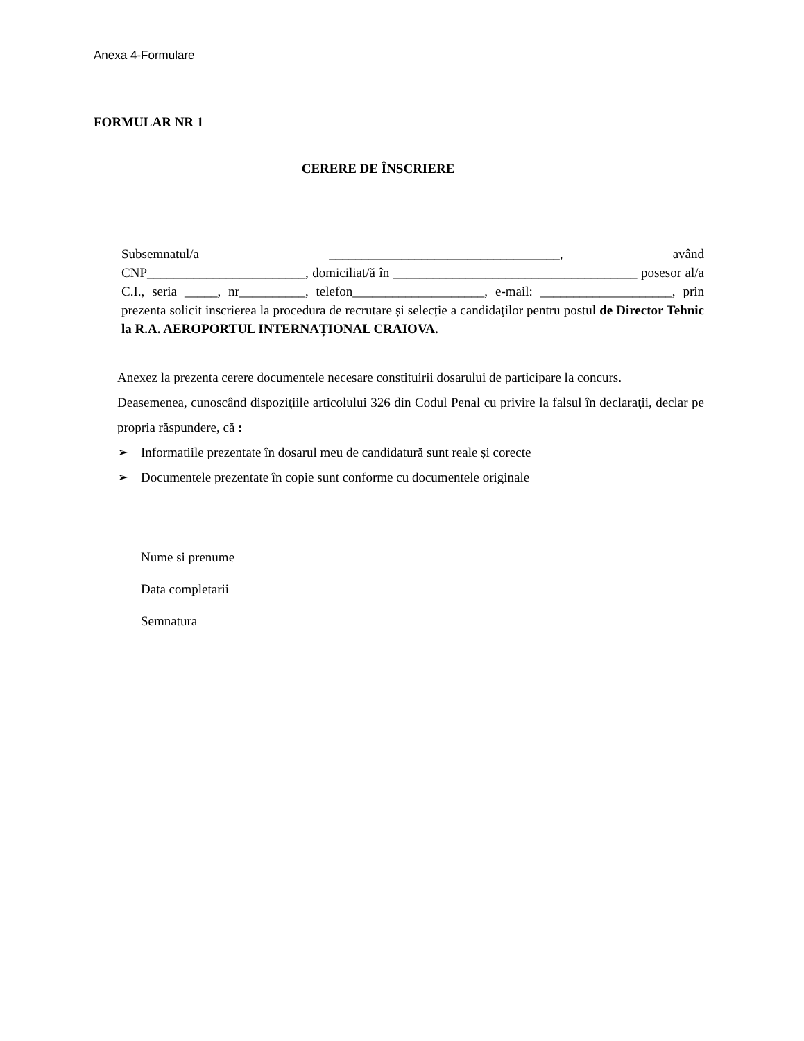Anexa 4-Formulare
FORMULAR NR 1
CERERE DE ÎNSCRIERE
Subsemnatul/a ___________________________________, având CNP________________________, domiciliat/ă în _____________________________________ posesor al/a C.I., seria _____, nr__________, telefon____________________, e-mail: ____________________, prin prezenta solicit inscrierea la procedura de recrutare și selecție a candidaţilor pentru postul de Director Tehnic la R.A. AEROPORTUL INTERNAȚIONAL CRAIOVA.
Anexez la prezenta cerere documentele necesare constituirii dosarului de participare la concurs.
Deasemenea, cunoscând dispoziţiile articolului 326 din Codul Penal cu privire la falsul în declaraţii, declar pe propria răspundere, că :
➢ Informatiile prezentate în dosarul meu de candidatură sunt reale și corecte
➢ Documentele prezentate în copie sunt conforme cu documentele originale
Nume si prenume
Data completarii
Semnatura